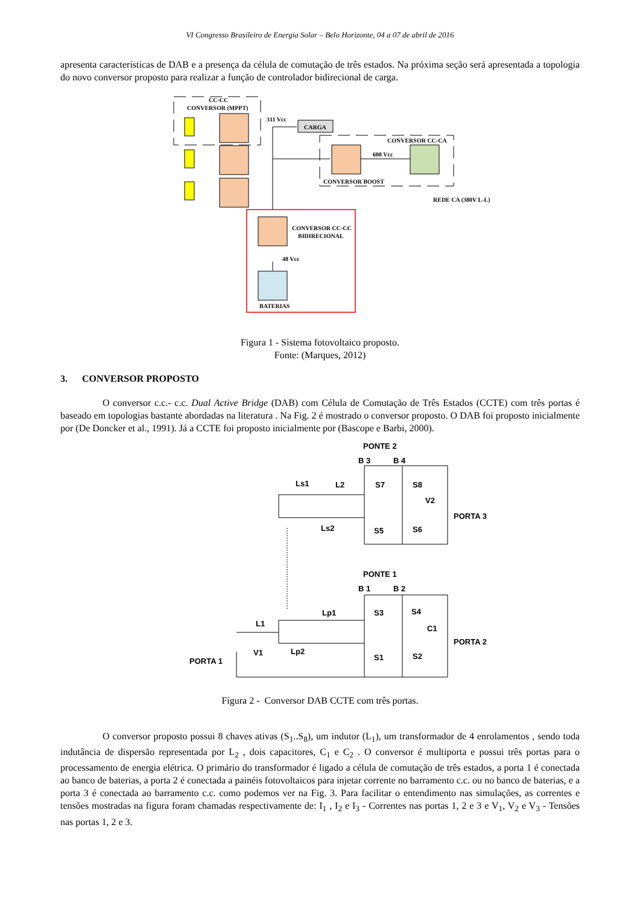VI Congresso Brasileiro de Energia Solar – Belo Horizonte, 04 a 07 de abril de 2016
apresenta características de DAB e a presença da célula de comutação de três estados. Na próxima seção será apresentada a topologia do novo conversor proposto para realizar a função de controlador bidirecional de carga.
CC-CC
CONVERSOR (MPPT)
311 Vcc
CARGA
CONVERSOR CC-CA
600 Vcc
CONVERSOR BOOST
REDE CA (380V L-L)
CONVERSOR CC-CC
BIDIRECIONAL
48 Vcc
BATERIAS
Figura 1 - Sistema fotovoltaico proposto.
Fonte: (Marques, 2012)
3. CONVERSOR PROPOSTO
O conversor c.c.- c.c. Dual Active Bridge (DAB) com Célula de Comutação de Três Estados (CCTE) com três portas é baseado em topologias bastante abordadas na literatura . Na Fig. 2 é mostrado o conversor proposto. O DAB foi proposto inicialmente por (De Doncker et al., 1991). Já a CCTE foi proposto inicialmente por (Bascope e Barbi, 2000).
PONTE 2
B 3
B 4
Ls1
L2
S7
S8
V2
PORTA 3
Ls2
S5
S6
PONTE 1
B 1
B 2
Lp1
S3
S4
L1
C1
PORTA 2
V1
Lp2
PORTA 1
S1
S2
Figura 2 - Conversor DAB CCTE com três portas.
O conversor proposto possui 8 chaves ativas (S<sub>1</sub>..S<sub>8</sub>), um indutor (L<sub>1</sub>), um transformador de 4 enrolamentos , sendo toda indutância de dispersão representada por L<sub>2</sub> , dois capacitores, C<sub>1</sub> e C<sub>2</sub> . O conversor é multiporta e possui três portas para o processamento de energia elétrica. O primário do transformador é ligado a célula de comutação de três estados, a porta 1 é conectada ao banco de baterias, a porta 2 é conectada a painéis fotovoltaicos para injetar corrente no barramento c.c. ou no banco de baterias, e a porta 3 é conectada ao barramento c.c. como podemos ver na Fig. 3. Para facilitar o entendimento nas simulações, as correntes e tensões mostradas na figura foram chamadas respectivamente de: I<sub>1</sub> , I<sub>2</sub> e I<sub>3</sub> - Correntes nas portas 1, 2 e 3 e V<sub>1</sub>, V<sub>2</sub> e V<sub>3</sub> - Tensões nas portas 1, 2 e 3.